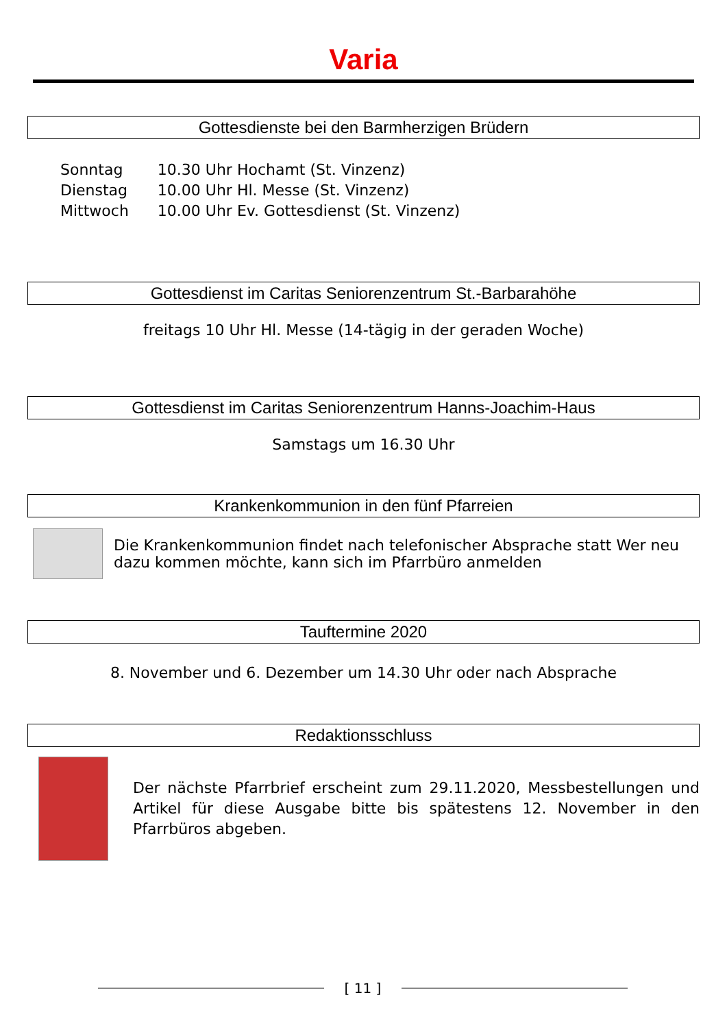Varia
Gottesdienste bei den Barmherzigen Brüdern
| Sonntag | 10.30 Uhr Hochamt (St. Vinzenz) |
| Dienstag | 10.00 Uhr Hl. Messe (St. Vinzenz) |
| Mittwoch | 10.00 Uhr Ev. Gottesdienst (St. Vinzenz) |
Gottesdienst im Caritas Seniorenzentrum St.-Barbarahöhe
freitags 10 Uhr Hl. Messe (14-tägig in der geraden Woche)
Gottesdienst im Caritas Seniorenzentrum Hanns-Joachim-Haus
Samstags um 16.30 Uhr
Krankenkommunion in den fünf Pfarreien
Die Krankenkommunion findet nach telefonischer Absprache statt Wer neu dazu kommen möchte, kann sich im Pfarrbüro anmelden
Tauftermine 2020
8. November und 6. Dezember um 14.30 Uhr oder nach Absprache
Redaktionsschluss
Der nächste Pfarrbrief erscheint zum 29.11.2020, Messbestellungen und Artikel für diese Ausgabe bitte bis spätestens 12. November in den Pfarrbüros abgeben.
[ 11 ]